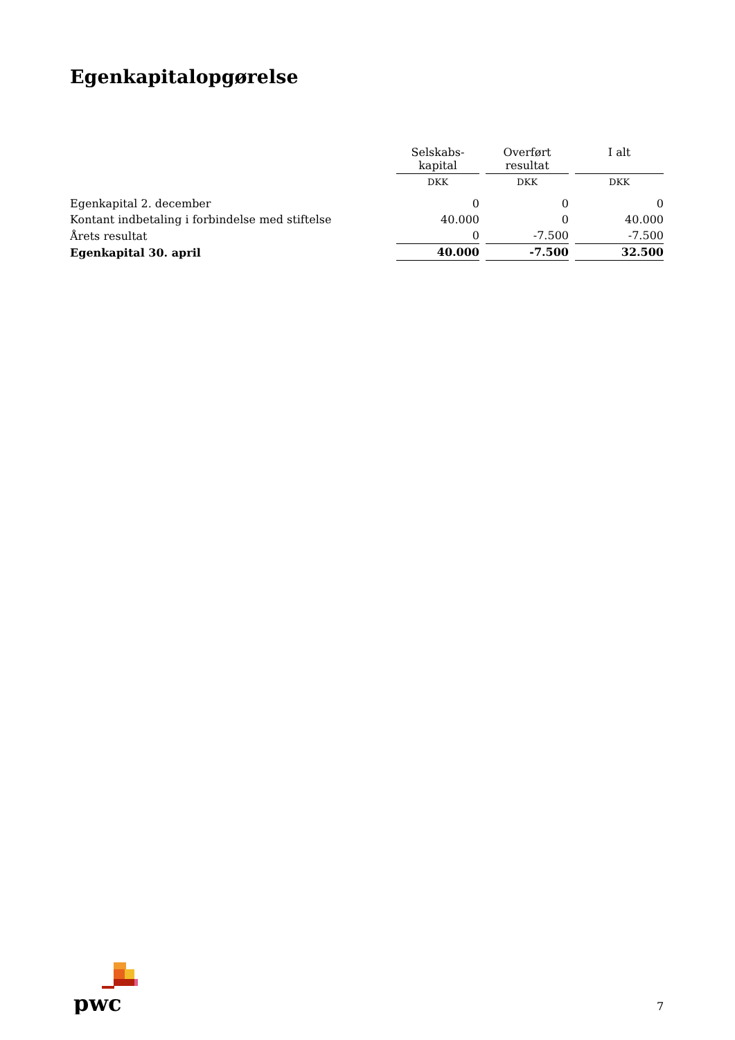Egenkapitalopgørelse
| | Selskabs- kapital | Overført resultat | I alt |
| --- | --- | --- | --- |
| | DKK | DKK | DKK |
| Egenkapital 2. december | 0 | 0 | 0 |
| Kontant indbetaling i forbindelse med stiftelse | 40.000 | 0 | 40.000 |
| Årets resultat | 0 | -7.500 | -7.500 |
| Egenkapital 30. april | 40.000 | -7.500 | 32.500 |
pwc
7